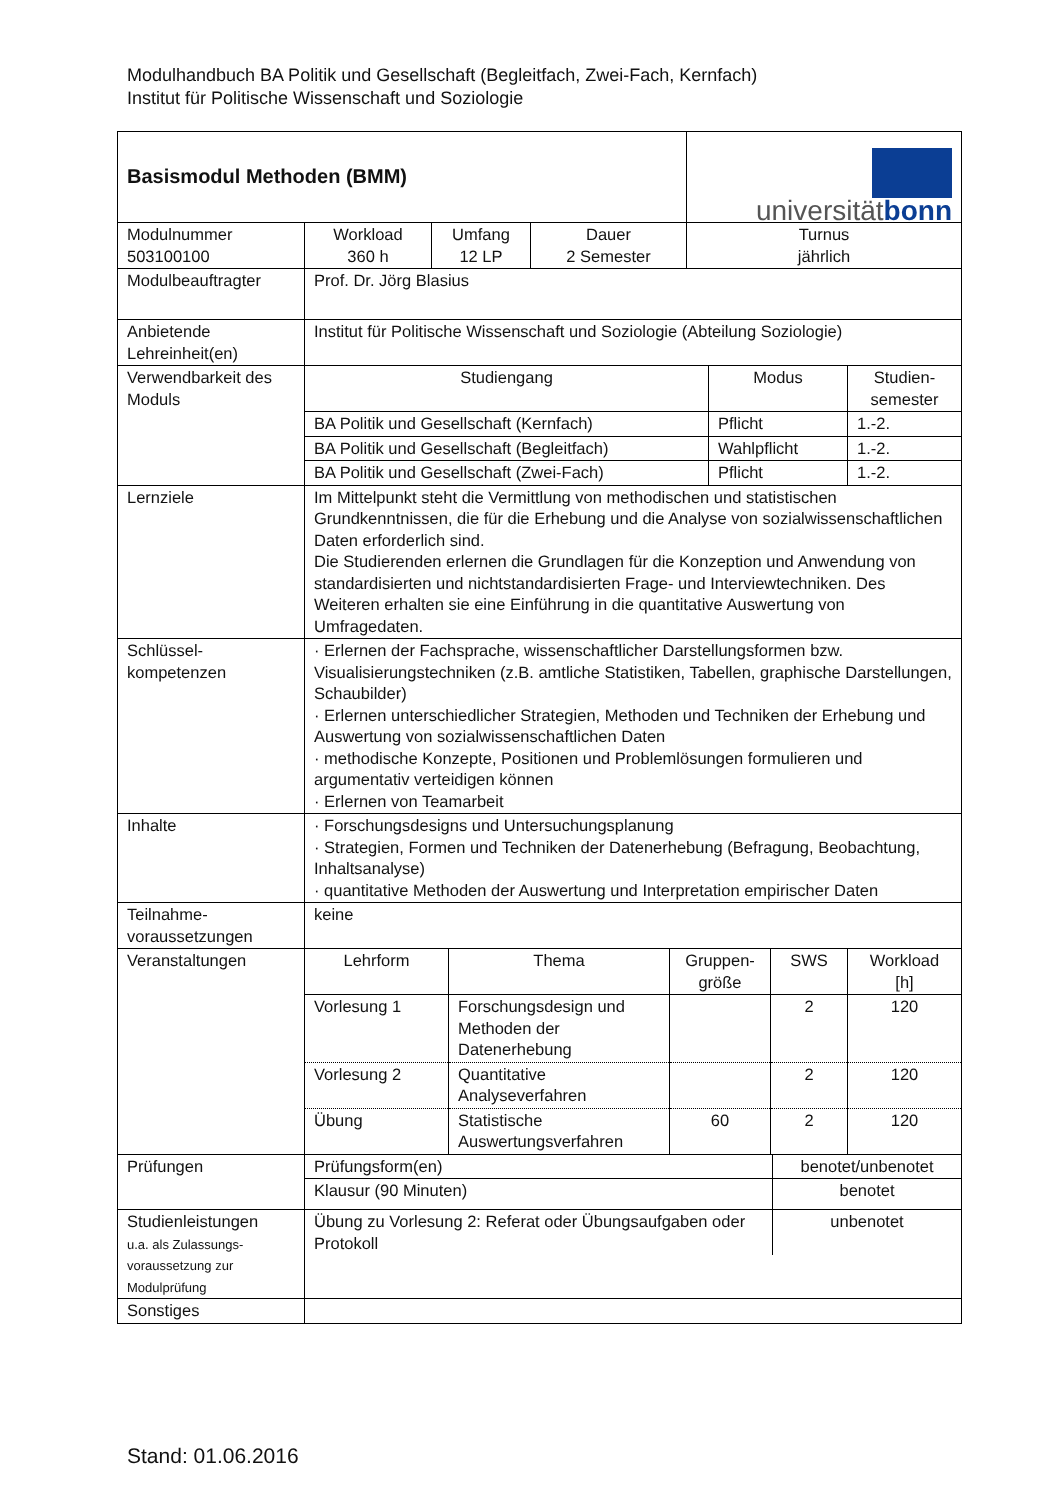Modulhandbuch BA Politik und Gesellschaft (Begleitfach, Zwei-Fach, Kernfach)
Institut für Politische Wissenschaft und Soziologie
| Basismodul Methoden (BMM) | | | | universität bonn |
| Modulnummer 503100100 | Workload 360 h | Umfang 12 LP | Dauer 2 Semester | Turnus jährlich |
| Modulbeauftragter | Prof. Dr. Jörg Blasius | | | |
| Anbietende Lehreinheit(en) | Institut für Politische Wissenschaft und Soziologie (Abteilung Soziologie) | | | |
| Verwendbarkeit des Moduls | / Studiengang / Modus / Studien- semester / / BA Politik und Gesellschaft (Kernfach) / Pflicht / 1.-2. / / BA Politik und Gesellschaft (Begleitfach) / Wahlpflicht / 1.-2. / / BA Politik und Gesellschaft (Zwei-Fach) / Pflicht / 1.-2. / | | | |
| Lernziele | Im Mittelpunkt steht die Vermittlung von methodischen und statistischen Grundkenntnissen, die für die Erhebung und die Analyse von sozialwissenschaftlichen Daten erforderlich sind. Die Studierenden erlernen die Grundlagen für die Konzeption und Anwendung von standardisierten und nichtstandardisierten Frage- und Interviewtechniken. Des Weiteren erhalten sie eine Einführung in die quantitative Auswertung von Umfragedaten. | | | |
| Schlüssel- kompetenzen | · Erlernen der Fachsprache, wissenschaftlicher Darstellungsformen bzw. Visualisierungstechniken (z.B. amtliche Statistiken, Tabellen, graphische Darstellungen, Schaubilder) · Erlernen unterschiedlicher Strategien, Methoden und Techniken der Erhebung und Auswertung von sozialwissenschaftlichen Daten · methodische Konzepte, Positionen und Problemlösungen formulieren und argumentativ verteidigen können · Erlernen von Teamarbeit | | | |
| Inhalte | · Forschungsdesigns und Untersuchungsplanung · Strategien, Formen und Techniken der Datenerhebung (Befragung, Beobachtung, Inhaltsanalyse) · quantitative Methoden der Auswertung und Interpretation empirischer Daten | | | |
| Teilnahme- voraussetzungen | keine | | | |
| Veranstaltungen | / Lehrform / Thema / Gruppen- größe / SWS / Workload [h] / / Vorlesung 1 / Forschungsdesign und Methoden der Datenerhebung / / 2 / 120 / / Vorlesung 2 / Quantitative Analyseverfahren / / 2 / 120 / / Übung / Statistische Auswertungsverfahren / 60 / 2 / 120 / | | | |
| Prüfungen | / Prüfungsform(en) / benotet/unbenotet / / Klausur (90 Minuten) / benotet / | | | |
| Studienleistungen u.a. als Zulassungs- voraussetzung zur Modulprüfung | / Übung zu Vorlesung 2: Referat oder Übungsaufgaben oder Protokoll / unbenotet / | | | |
| Sonstiges | | | | |
Stand: 01.06.2016